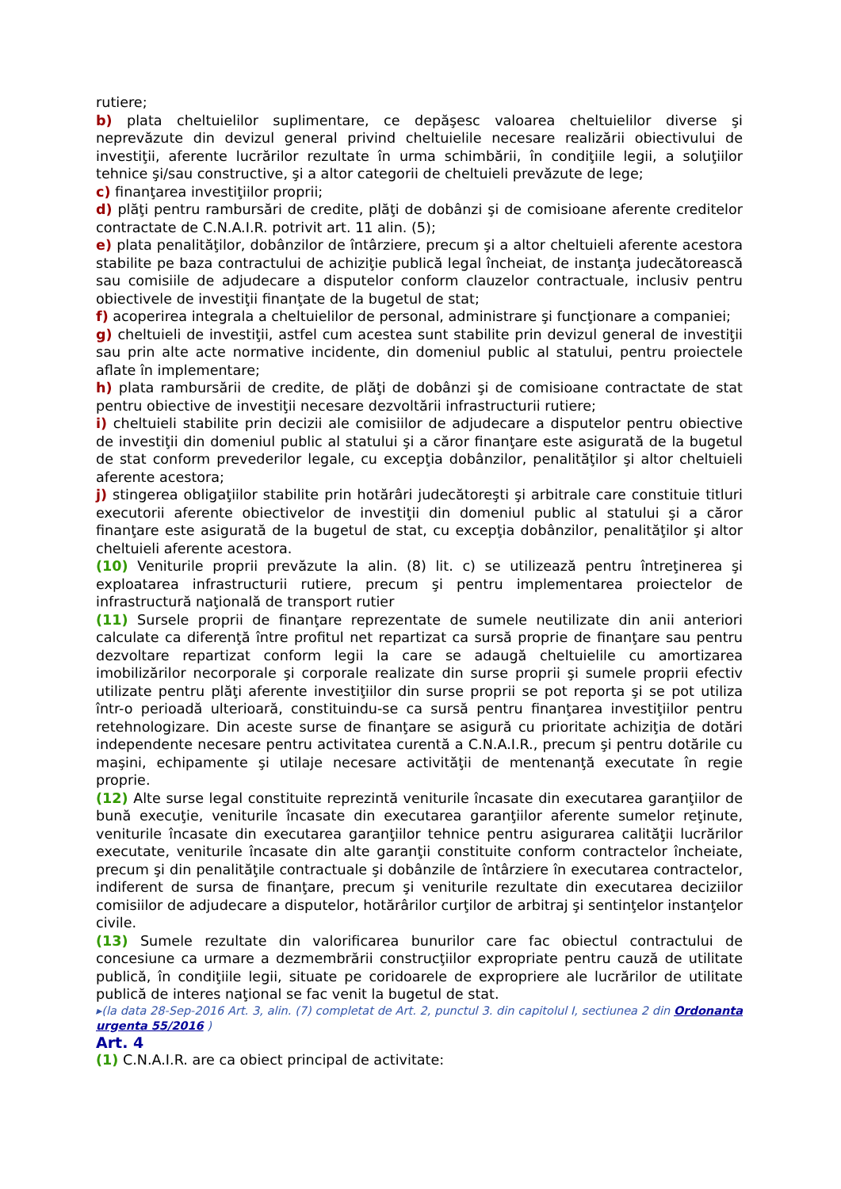rutiere;
b) plata cheltuielilor suplimentare, ce depăşesc valoarea cheltuielilor diverse şi neprevăzute din devizul general privind cheltuielile necesare realizării obiectivului de investiţii, aferente lucrărilor rezultate în urma schimbării, în condiţiile legii, a soluţiilor tehnice şi/sau constructive, şi a altor categorii de cheltuieli prevăzute de lege;
c) finanţarea investiţiilor proprii;
d) plăţi pentru rambursări de credite, plăţi de dobânzi şi de comisioane aferente creditelor contractate de C.N.A.I.R. potrivit art. 11 alin. (5);
e) plata penalităţilor, dobânzilor de întârziere, precum şi a altor cheltuieli aferente acestora stabilite pe baza contractului de achiziţie publică legal încheiat, de instanţa judecătorească sau comisiile de adjudecare a disputelor conform clauzelor contractuale, inclusiv pentru obiectivele de investiţii finanţate de la bugetul de stat;
f) acoperirea integrala a cheltuielilor de personal, administrare şi funcţionare a companiei;
g) cheltuieli de investiţii, astfel cum acestea sunt stabilite prin devizul general de investiţii sau prin alte acte normative incidente, din domeniul public al statului, pentru proiectele aflate în implementare;
h) plata rambursării de credite, de plăţi de dobânzi şi de comisioane contractate de stat pentru obiective de investiţii necesare dezvoltării infrastructurii rutiere;
i) cheltuieli stabilite prin decizii ale comisiilor de adjudecare a disputelor pentru obiective de investiţii din domeniul public al statului şi a căror finanţare este asigurată de la bugetul de stat conform prevederilor legale, cu excepţia dobânzilor, penalităţilor şi altor cheltuieli aferente acestora;
j) stingerea obligaţiilor stabilite prin hotărâri judecătoreşti şi arbitrale care constituie titluri executorii aferente obiectivelor de investiţii din domeniul public al statului şi a căror finanţare este asigurată de la bugetul de stat, cu excepţia dobânzilor, penalităţilor şi altor cheltuieli aferente acestora.
(10) Veniturile proprii prevăzute la alin. (8) lit. c) se utilizează pentru întreţinerea şi exploatarea infrastructurii rutiere, precum şi pentru implementarea proiectelor de infrastructură naţională de transport rutier
(11) Sursele proprii de finanţare reprezentate de sumele neutilizate din anii anteriori calculate ca diferenţă între profitul net repartizat ca sursă proprie de finanţare sau pentru dezvoltare repartizat conform legii la care se adaugă cheltuielile cu amortizarea imobilizărilor necorporale şi corporale realizate din surse proprii şi sumele proprii efectiv utilizate pentru plăţi aferente investiţiilor din surse proprii se pot reporta şi se pot utiliza într-o perioadă ulterioară, constituindu-se ca sursă pentru finanţarea investiţiilor pentru retehnologizare. Din aceste surse de finanţare se asigură cu prioritate achiziţia de dotări independente necesare pentru activitatea curentă a C.N.A.I.R., precum şi pentru dotările cu maşini, echipamente şi utilaje necesare activităţii de mentenanţă executate în regie proprie.
(12) Alte surse legal constituite reprezintă veniturile încasate din executarea garanţiilor de bună execuţie, veniturile încasate din executarea garanţiilor aferente sumelor reţinute, veniturile încasate din executarea garanţiilor tehnice pentru asigurarea calităţii lucrărilor executate, veniturile încasate din alte garanţii constituite conform contractelor încheiate, precum şi din penalităţile contractuale şi dobânzile de întârziere în executarea contractelor, indiferent de sursa de finanţare, precum şi veniturile rezultate din executarea deciziilor comisiilor de adjudecare a disputelor, hotărârilor curţilor de arbitraj şi sentinţelor instanţelor civile.
(13) Sumele rezultate din valorificarea bunurilor care fac obiectul contractului de concesiune ca urmare a dezmembrării construcţiilor expropriate pentru cauză de utilitate publică, în condiţiile legii, situate pe coridoarele de expropriere ale lucrărilor de utilitate publică de interes naţional se fac venit la bugetul de stat.
▸(la data 28-Sep-2016 Art. 3, alin. (7) completat de Art. 2, punctul 3. din capitolul I, sectiunea 2 din Ordonanta urgenta 55/2016 )
Art. 4
(1) C.N.A.I.R. are ca obiect principal de activitate: